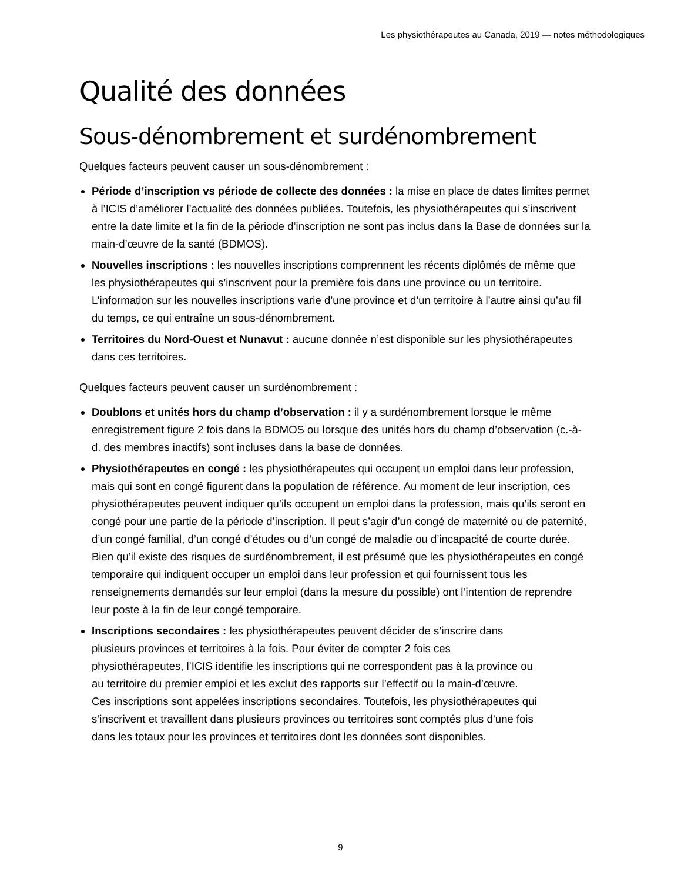Les physiothérapeutes au Canada, 2019 — notes méthodologiques
Qualité des données
Sous-dénombrement et surdénombrement
Quelques facteurs peuvent causer un sous-dénombrement :
Période d’inscription vs période de collecte des données : la mise en place de dates limites permet à l’ICIS d’améliorer l’actualité des données publiées. Toutefois, les physiothérapeutes qui s’inscrivent entre la date limite et la fin de la période d’inscription ne sont pas inclus dans la Base de données sur la main-d’œuvre de la santé (BDMOS).
Nouvelles inscriptions : les nouvelles inscriptions comprennent les récents diplômés de même que les physiothérapeutes qui s’inscrivent pour la première fois dans une province ou un territoire. L’information sur les nouvelles inscriptions varie d’une province et d’un territoire à l’autre ainsi qu’au fil du temps, ce qui entraîne un sous-dénombrement.
Territoires du Nord-Ouest et Nunavut : aucune donnée n’est disponible sur les physiothérapeutes dans ces territoires.
Quelques facteurs peuvent causer un surdénombrement :
Doublons et unités hors du champ d’observation : il y a surdénombrement lorsque le même enregistrement figure 2 fois dans la BDMOS ou lorsque des unités hors du champ d’observation (c.-à-d. des membres inactifs) sont incluses dans la base de données.
Physiothérapeutes en congé : les physiothérapeutes qui occupent un emploi dans leur profession, mais qui sont en congé figurent dans la population de référence. Au moment de leur inscription, ces physiothérapeutes peuvent indiquer qu’ils occupent un emploi dans la profession, mais qu’ils seront en congé pour une partie de la période d’inscription. Il peut s’agir d’un congé de maternité ou de paternité, d’un congé familial, d’un congé d’études ou d’un congé de maladie ou d’incapacité de courte durée. Bien qu’il existe des risques de surdénombrement, il est présumé que les physiothérapeutes en congé temporaire qui indiquent occuper un emploi dans leur profession et qui fournissent tous les renseignements demandés sur leur emploi (dans la mesure du possible) ont l’intention de reprendre leur poste à la fin de leur congé temporaire.
Inscriptions secondaires : les physiothérapeutes peuvent décider de s’inscrire dans plusieurs provinces et territoires à la fois. Pour éviter de compter 2 fois ces physiothérapeutes, l’ICIS identifie les inscriptions qui ne correspondent pas à la province ou au territoire du premier emploi et les exclut des rapports sur l’effectif ou la main-d’œuvre. Ces inscriptions sont appelées inscriptions secondaires. Toutefois, les physiothérapeutes qui s’inscrivent et travaillent dans plusieurs provinces ou territoires sont comptés plus d’une fois dans les totaux pour les provinces et territoires dont les données sont disponibles.
9